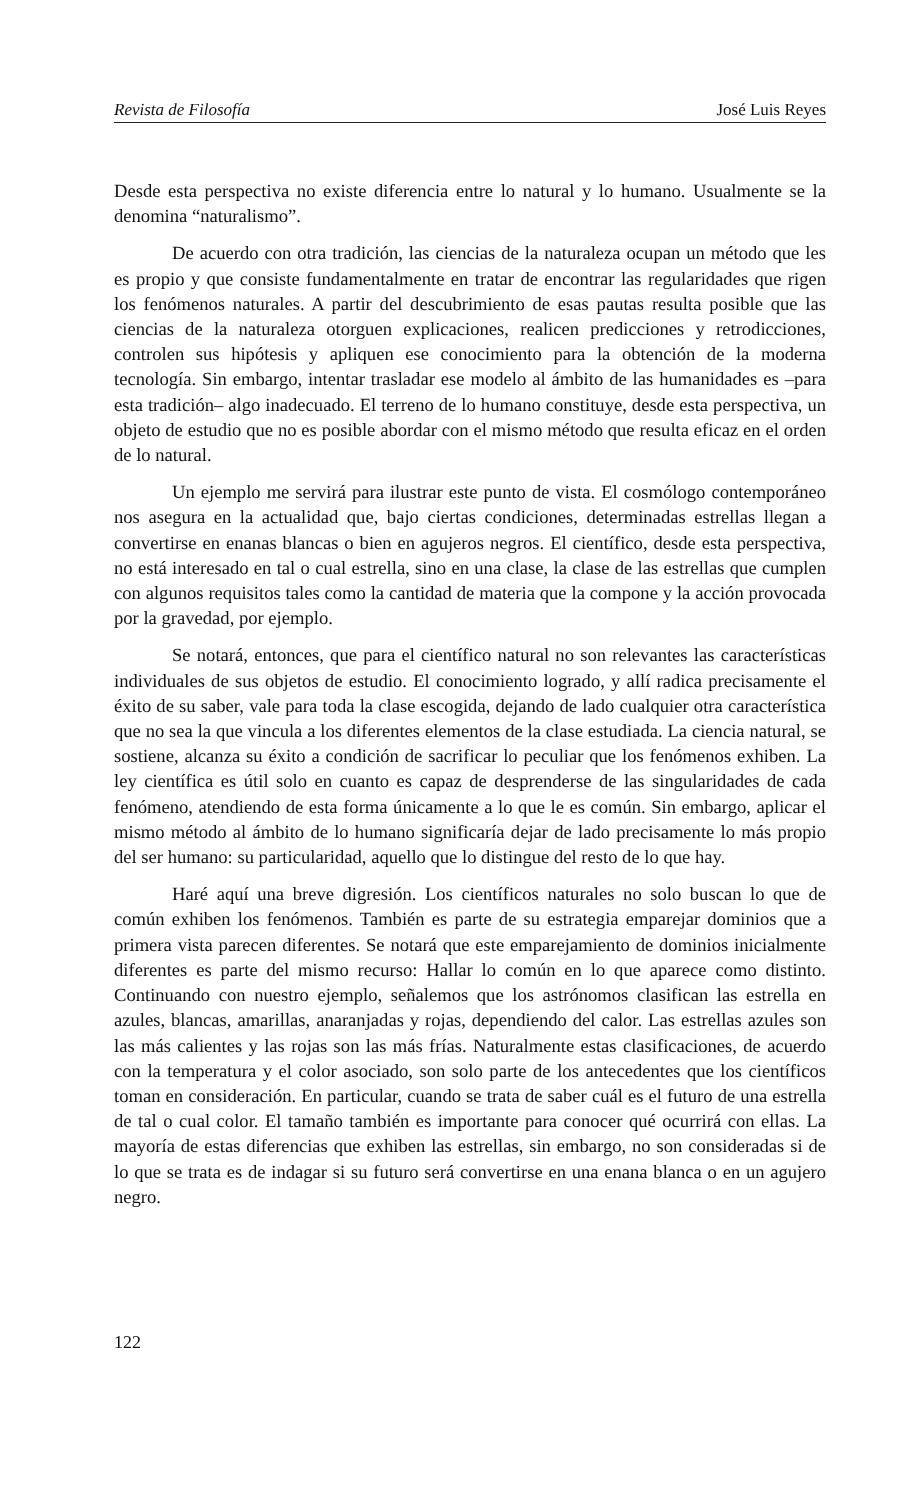Revista de Filosofía José Luis Reyes
Desde esta perspectiva no existe diferencia entre lo natural y lo humano. Usualmente se la denomina “naturalismo”.
De acuerdo con otra tradición, las ciencias de la naturaleza ocupan un método que les es propio y que consiste fundamentalmente en tratar de encontrar las regularidades que rigen los fenómenos naturales. A partir del descubrimiento de esas pautas resulta posible que las ciencias de la naturaleza otorguen explicaciones, realicen predicciones y retrodicciones, controlen sus hipótesis y apliquen ese conocimiento para la obtención de la moderna tecnología. Sin embargo, intentar trasladar ese modelo al ámbito de las humanidades es –para esta tradición– algo inadecuado. El terreno de lo humano constituye, desde esta perspectiva, un objeto de estudio que no es posible abordar con el mismo método que resulta eficaz en el orden de lo natural.
Un ejemplo me servirá para ilustrar este punto de vista. El cosmólogo contemporáneo nos asegura en la actualidad que, bajo ciertas condiciones, determinadas estrellas llegan a convertirse en enanas blancas o bien en agujeros negros. El científico, desde esta perspectiva, no está interesado en tal o cual estrella, sino en una clase, la clase de las estrellas que cumplen con algunos requisitos tales como la cantidad de materia que la compone y la acción provocada por la gravedad, por ejemplo.
Se notará, entonces, que para el científico natural no son relevantes las características individuales de sus objetos de estudio. El conocimiento logrado, y allí radica precisamente el éxito de su saber, vale para toda la clase escogida, dejando de lado cualquier otra característica que no sea la que vincula a los diferentes elementos de la clase estudiada. La ciencia natural, se sostiene, alcanza su éxito a condición de sacrificar lo peculiar que los fenómenos exhiben. La ley científica es útil solo en cuanto es capaz de desprenderse de las singularidades de cada fenómeno, atendiendo de esta forma únicamente a lo que le es común. Sin embargo, aplicar el mismo método al ámbito de lo humano significaría dejar de lado precisamente lo más propio del ser humano: su particularidad, aquello que lo distingue del resto de lo que hay.
Haré aquí una breve digresión. Los científicos naturales no solo buscan lo que de común exhiben los fenómenos. También es parte de su estrategia emparejar dominios que a primera vista parecen diferentes. Se notará que este emparejamiento de dominios inicialmente diferentes es parte del mismo recurso: Hallar lo común en lo que aparece como distinto. Continuando con nuestro ejemplo, señalemos que los astrónomos clasifican las estrella en azules, blancas, amarillas, anaranjadas y rojas, dependiendo del calor. Las estrellas azules son las más calientes y las rojas son las más frías. Naturalmente estas clasificaciones, de acuerdo con la temperatura y el color asociado, son solo parte de los antecedentes que los científicos toman en consideración. En particular, cuando se trata de saber cuál es el futuro de una estrella de tal o cual color. El tamaño también es importante para conocer qué ocurrirá con ellas. La mayoría de estas diferencias que exhiben las estrellas, sin embargo, no son consideradas si de lo que se trata es de indagar si su futuro será convertirse en una enana blanca o en un agujero negro.
122